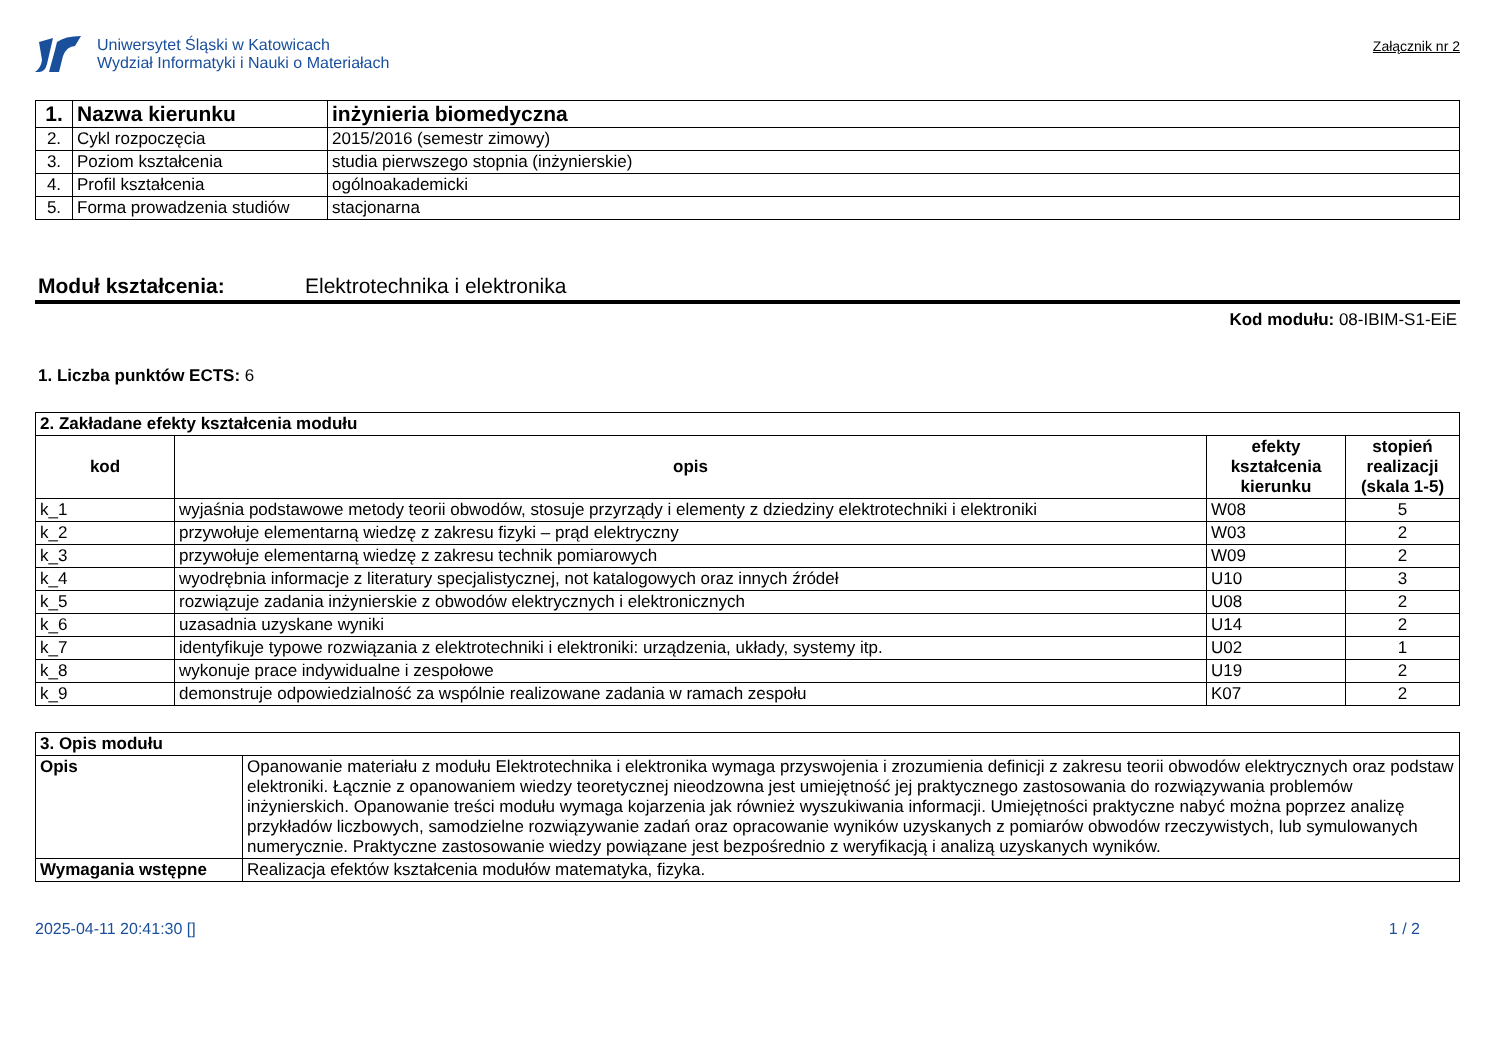Uniwersytet Śląski w Katowicach
Wydział Informatyki i Nauki o Materiałach
Załącznik nr 2
| 1. | Nazwa kierunku | inżynieria biomedyczna |
| 2. | Cykl rozpoczęcia | 2015/2016 (semestr zimowy) |
| 3. | Poziom kształcenia | studia pierwszego stopnia (inżynierskie) |
| 4. | Profil kształcenia | ogólnoakademicki |
| 5. | Forma prowadzenia studiów | stacjonarna |
Moduł kształcenia: Elektrotechnika i elektronika
Kod modułu: 08-IBIM-S1-EiE
1. Liczba punktów ECTS: 6
| 2. Zakładane efekty kształcenia modułu | | | |
| --- | --- | --- | --- |
| kod | opis | efekty kształcenia kierunku | stopień realizacji (skala 1-5) |
| k_1 | wyjaśnia podstawowe metody teorii obwodów, stosuje przyrządy i elementy z dziedziny elektrotechniki i elektroniki | W08 | 5 |
| k_2 | przywołuje elementarną wiedzę z zakresu fizyki – prąd elektryczny | W03 | 2 |
| k_3 | przywołuje elementarną wiedzę z zakresu technik pomiarowych | W09 | 2 |
| k_4 | wyodrębnia informacje z literatury specjalistycznej, not katalogowych oraz innych źródeł | U10 | 3 |
| k_5 | rozwiązuje zadania inżynierskie z obwodów elektrycznych i elektronicznych | U08 | 2 |
| k_6 | uzasadnia uzyskane wyniki | U14 | 2 |
| k_7 | identyfikuje typowe rozwiązania z elektrotechniki i elektroniki: urządzenia, układy, systemy itp. | U02 | 1 |
| k_8 | wykonuje prace indywidualne i zespołowe | U19 | 2 |
| k_9 | demonstruje odpowiedzialność za wspólnie realizowane zadania w ramach zespołu | K07 | 2 |
| 3. Opis modułu | |
| --- | --- |
| Opis | Opanowanie materiału z modułu Elektrotechnika i elektronika wymaga przyswojenia i zrozumienia definicji z zakresu teorii obwodów elektrycznych oraz podstaw elektroniki. Łącznie z opanowaniem wiedzy teoretycznej nieodzowna jest umiejętność jej praktycznego zastosowania do rozwiązywania problemów inżynierskich. Opanowanie treści modułu wymaga kojarzenia jak również wyszukiwania informacji. Umiejętności praktyczne nabyć można poprzez analizę przykładów liczbowych, samodzielne rozwiązywanie zadań oraz opracowanie wyników uzyskanych z pomiarów obwodów rzeczywistych, lub symulowanych numerycznie. Praktyczne zastosowanie wiedzy powiązane jest bezpośrednio z weryfikacją i analizą uzyskanych wyników. |
| Wymagania wstępne | Realizacja efektów kształcenia modułów matematyka, fizyka. |
2025-04-11 20:41:30 [] 1 / 2